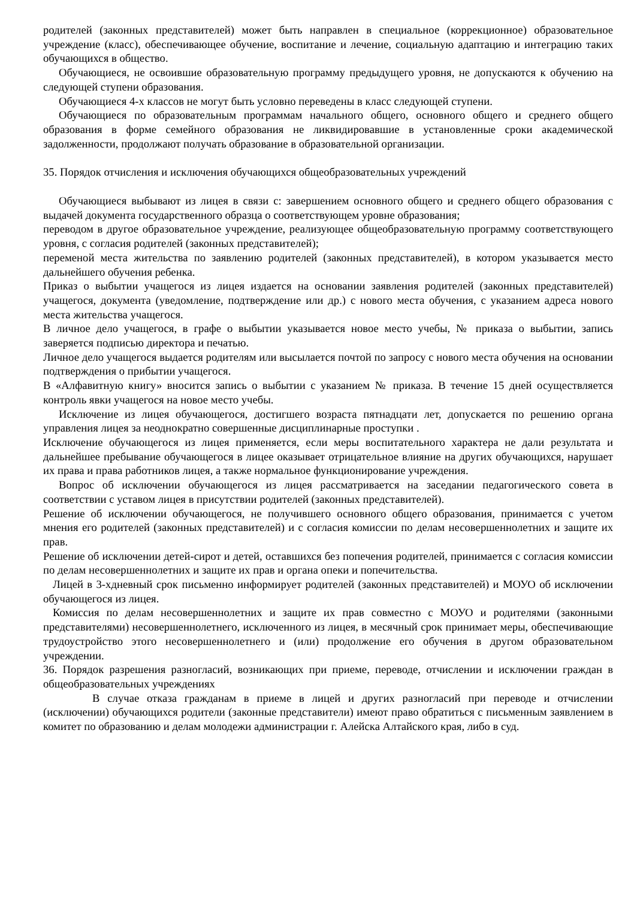родителей (законных представителей) может быть направлен в специальное (коррекционное) образовательное учреждение (класс), обеспечивающее обучение, воспитание и лечение, социальную адаптацию и интеграцию таких обучающихся в общество.
Обучающиеся, не освоившие образовательную программу предыдущего уровня, не допускаются к обучению на следующей ступени образования.
Обучающиеся 4-х классов не могут быть условно переведены в класс следующей ступени.
Обучающиеся по образовательным программам начального общего, основного общего и среднего общего образования в форме семейного образования не ликвидировавшие в установленные сроки академической задолженности, продолжают получать образование в образовательной организации.
35. Порядок отчисления и исключения обучающихся общеобразовательных учреждений
Обучающиеся выбывают из лицея в связи с: завершением основного общего и среднего общего образования с выдачей документа государственного образца о соответствующем уровне образования;
переводом в другое образовательное учреждение, реализующее общеобразовательную программу соответствующего уровня, с согласия родителей (законных представителей);
переменой места жительства по заявлению родителей (законных представителей), в котором указывается место дальнейшего обучения ребенка.
Приказ о выбытии учащегося из лицея издается на основании заявления родителей (законных представителей) учащегося, документа (уведомление, подтверждение или др.) с нового места обучения, с указанием адреса нового места жительства учащегося.
В личное дело учащегося, в графе о выбытии указывается новое место учебы, № приказа о выбытии, запись заверяется подписью директора и печатью.
Личное дело учащегося выдается родителям или высылается почтой по запросу с нового места обучения на основании подтверждения о прибытии учащегося.
В «Алфавитную книгу» вносится запись о выбытии с указанием № приказа. В течение 15 дней осуществляется контроль явки учащегося на новое место учебы.
Исключение из лицея обучающегося, достигшего возраста пятнадцати лет, допускается по решению органа управления лицея за неоднократно совершенные дисциплинарные проступки .
Исключение обучающегося из лицея применяется, если меры воспитательного характера не дали результата и дальнейшее пребывание обучающегося в лицее оказывает отрицательное влияние на других обучающихся, нарушает их права и права работников лицея, а также нормальное функционирование учреждения.
Вопрос об исключении обучающегося из лицея рассматривается на заседании педагогического совета в соответствии с уставом лицея в присутствии родителей (законных представителей).
Решение об исключении обучающегося, не получившего основного общего образования, принимается с учетом мнения его родителей (законных представителей) и с согласия комиссии по делам несовершеннолетних и защите их прав.
Решение об исключении детей-сирот и детей, оставшихся без попечения родителей, принимается с согласия комиссии по делам несовершеннолетних и защите их прав и органа опеки и попечительства.
Лицей в 3-хдневный срок письменно информирует родителей (законных представителей) и МОУО об исключении обучающегося из лицея.
Комиссия по делам несовершеннолетних и защите их прав совместно с МОУО и родителями (законными представителями) несовершеннолетнего, исключенного из лицея, в месячный срок принимает меры, обеспечивающие трудоустройство этого несовершеннолетнего и (или) продолжение его обучения в другом образовательном учреждении.
36. Порядок разрешения разногласий, возникающих при приеме, переводе, отчислении и исключении граждан в общеобразовательных учреждениях
В случае отказа гражданам в приеме в лицей и других разногласий при переводе и отчислении (исключении) обучающихся родители (законные представители) имеют право обратиться с письменным заявлением в комитет по образованию и делам молодежи администрации г. Алейска Алтайского края, либо в суд.